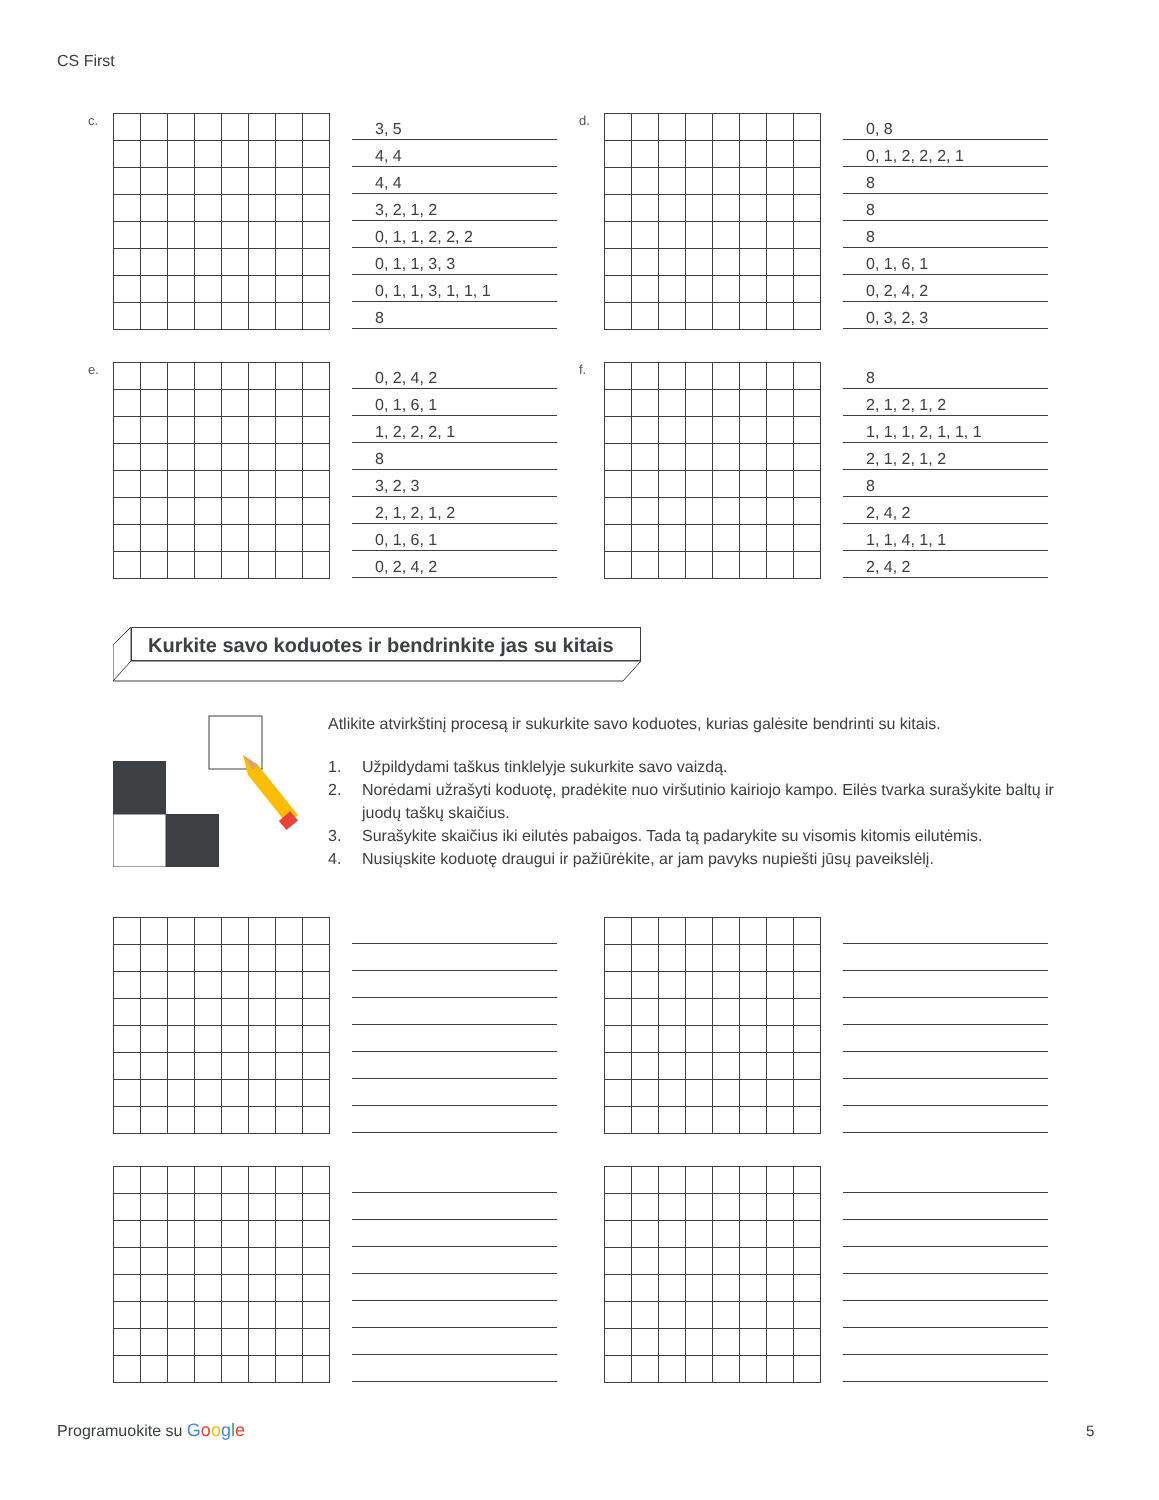CS First
c.
3, 5
4, 4
4, 4
3, 2, 1, 2
0, 1, 1, 2, 2, 2
0, 1, 1, 3, 3
0, 1, 1, 3, 1, 1, 1
8
d.
0, 8
0, 1, 2, 2, 2, 1
8
8
8
0, 1, 6, 1
0, 2, 4, 2
0, 3, 2, 3
e.
0, 2, 4, 2
0, 1, 6, 1
1, 2, 2, 2, 1
8
3, 2, 3
2, 1, 2, 1, 2
0, 1, 6, 1
0, 2, 4, 2
f.
8
2, 1, 2, 1, 2
1, 1, 1, 2, 1, 1, 1
2, 1, 2, 1, 2
8
2, 4, 2
1, 1, 4, 1, 1
2, 4, 2
Kurkite savo koduotes ir bendrinkite jas su kitais
Atlikite atvirkštinį procesą ir sukurkite savo koduotes, kurias galėsite bendrinti su kitais.
1. Užpildydami taškus tinklelyje sukurkite savo vaizdą.
2. Norėdami užrašyti koduotę, pradėkite nuo viršutinio kairiojo kampo. Eilės tvarka surašykite baltų ir juodų taškų skaičius.
3. Surašykite skaičius iki eilutės pabaigos. Tada tą padarykite su visomis kitomis eilutėmis.
4. Nusiųskite koduotę draugui ir pažiūrėkite, ar jam pavyks nupiešti jūsų paveikslėlį.
Programuokite su Google 5